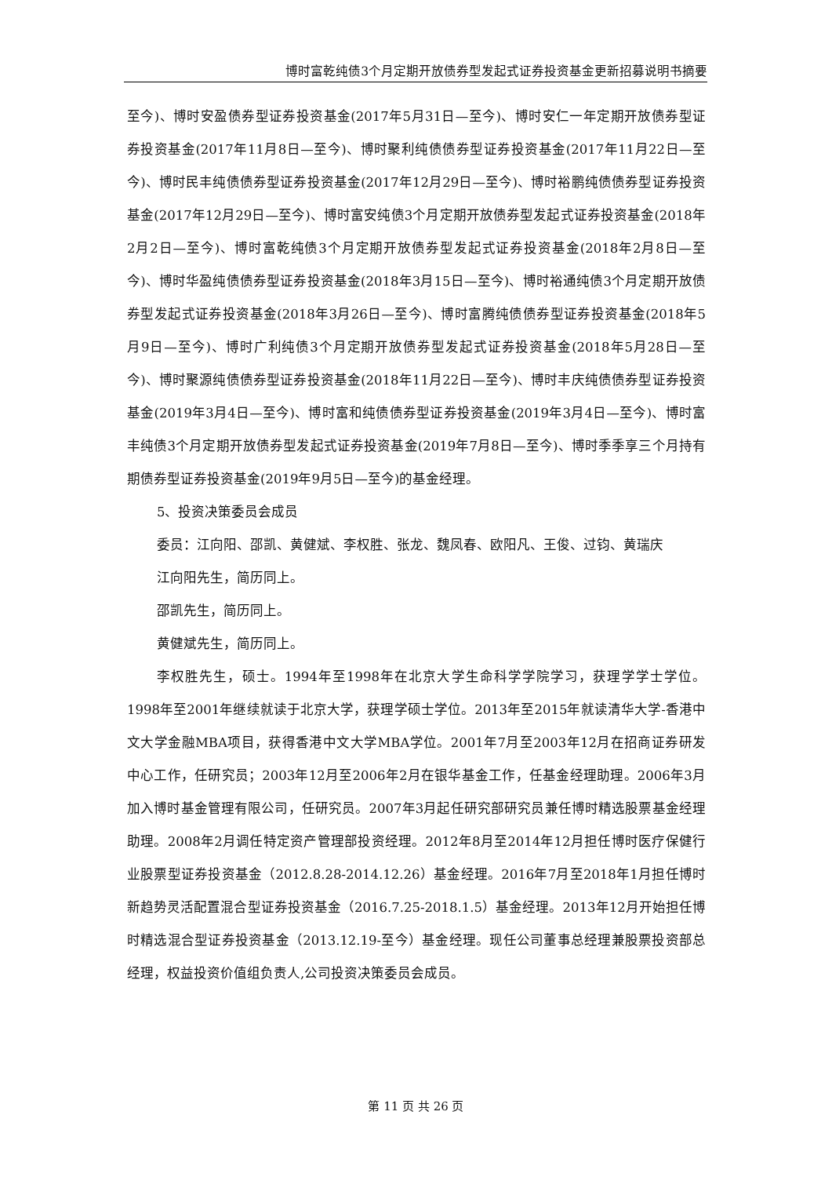博时富乾纯债3个月定期开放债券型发起式证券投资基金更新招募说明书摘要
至今)、博时安盈债券型证券投资基金(2017年5月31日—至今)、博时安仁一年定期开放债券型证券投资基金(2017年11月8日—至今)、博时聚利纯债债券型证券投资基金(2017年11月22日—至今)、博时民丰纯债债券型证券投资基金(2017年12月29日—至今)、博时裕鹏纯债债券型证券投资基金(2017年12月29日—至今)、博时富安纯债3个月定期开放债券型发起式证券投资基金(2018年2月2日—至今)、博时富乾纯债3个月定期开放债券型发起式证券投资基金(2018年2月8日—至今)、博时华盈纯债债券型证券投资基金(2018年3月15日—至今)、博时裕通纯债3个月定期开放债券型发起式证券投资基金(2018年3月26日—至今)、博时富腾纯债债券型证券投资基金(2018年5月9日—至今)、博时广利纯债3个月定期开放债券型发起式证券投资基金(2018年5月28日—至今)、博时聚源纯债债券型证券投资基金(2018年11月22日—至今)、博时丰庆纯债债券型证券投资基金(2019年3月4日—至今)、博时富和纯债债券型证券投资基金(2019年3月4日—至今)、博时富丰纯债3个月定期开放债券型发起式证券投资基金(2019年7月8日—至今)、博时季季享三个月持有期债券型证券投资基金(2019年9月5日—至今)的基金经理。
5、投资决策委员会成员
委员：江向阳、邵凯、黄健斌、李权胜、张龙、魏凤春、欧阳凡、王俊、过钧、黄瑞庆
江向阳先生，简历同上。
邵凯先生，简历同上。
黄健斌先生，简历同上。
李权胜先生，硕士。1994年至1998年在北京大学生命科学学院学习，获理学学士学位。1998年至2001年继续就读于北京大学，获理学硕士学位。2013年至2015年就读清华大学-香港中文大学金融MBA项目，获得香港中文大学MBA学位。2001年7月至2003年12月在招商证券研发中心工作，任研究员；2003年12月至2006年2月在银华基金工作，任基金经理助理。2006年3月加入博时基金管理有限公司，任研究员。2007年3月起任研究部研究员兼任博时精选股票基金经理助理。2008年2月调任特定资产管理部投资经理。2012年8月至2014年12月担任博时医疗保健行业股票型证券投资基金（2012.8.28-2014.12.26）基金经理。2016年7月至2018年1月担任博时新趋势灵活配置混合型证券投资基金（2016.7.25-2018.1.5）基金经理。2013年12月开始担任博时精选混合型证券投资基金（2013.12.19-至今）基金经理。现任公司董事总经理兼股票投资部总经理，权益投资价值组负责人,公司投资决策委员会成员。
第 11 页 共 26 页